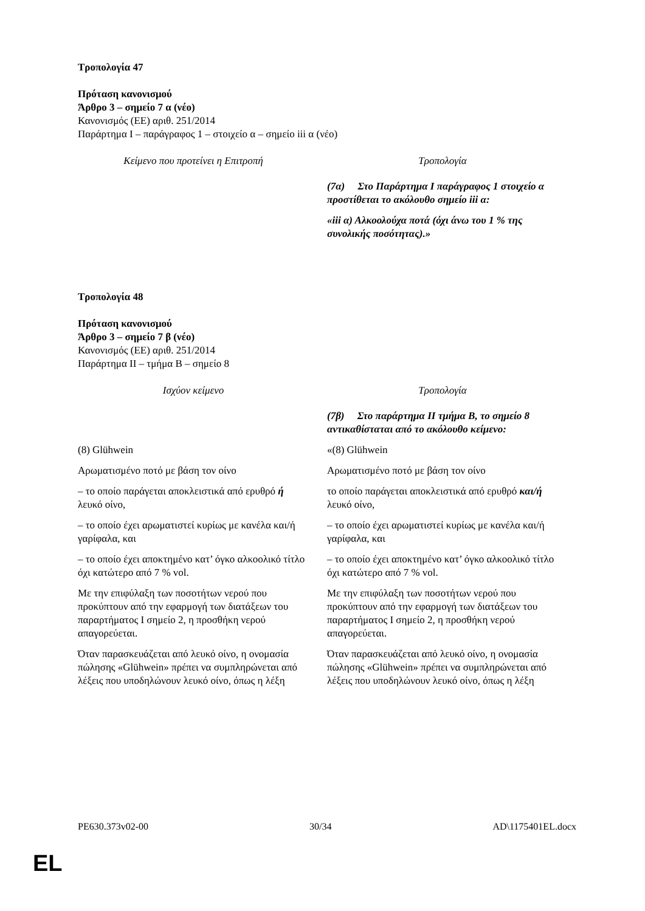Τροπολογία 47
Πρόταση κανονισμού
Άρθρο 3 – σημείο 7 α (νέο)
Κανονισμός (ΕΕ) αριθ. 251/2014
Παράρτημα I – παράγραφος 1 – στοιχείο α – σημείο iii α (νέο)
| Κείμενο που προτείνει η Επιτροπή | Τροπολογία |
| --- | --- |
| | (7α) Στο Παράρτημα I παράγραφος 1 στοιχείο α προστίθεται το ακόλουθο σημείο iii α: |
| | «iii α) Αλκοολούχα ποτά (όχι άνω του 1 % της συνολικής ποσότητας).» |
Τροπολογία 48
Πρόταση κανονισμού
Άρθρο 3 – σημείο 7 β (νέο)
Κανονισμός (ΕΕ) αριθ. 251/2014
Παράρτημα II – τμήμα Β – σημείο 8
| Ισχύον κείμενο | Τροπολογία |
| --- | --- |
| | (7β) Στο παράρτημα II τμήμα Β, το σημείο 8 αντικαθίσταται από το ακόλουθο κείμενο: |
| (8) Glühwein | «(8) Glühwein |
| Αρωματισμένο ποτό με βάση τον οίνο | Αρωματισμένο ποτό με βάση τον οίνο |
| – το οποίο παράγεται αποκλειστικά από ερυθρό ή λευκό οίνο, | το οποίο παράγεται αποκλειστικά από ερυθρό και/ή λευκό οίνο, |
| – το οποίο έχει αρωματιστεί κυρίως με κανέλα και/ή γαρίφαλα, και | – το οποίο έχει αρωματιστεί κυρίως με κανέλα και/ή γαρίφαλα, και |
| – το οποίο έχει αποκτημένο κατ’ όγκο αλκοολικό τίτλο όχι κατώτερο από 7 % vol. | – το οποίο έχει αποκτημένο κατ’ όγκο αλκοολικό τίτλο όχι κατώτερο από 7 % vol. |
| Με την επιφύλαξη των ποσοτήτων νερού που προκύπτουν από την εφαρμογή των διατάξεων του παραρτήματος I σημείο 2, η προσθήκη νερού απαγορεύεται. | Με την επιφύλαξη των ποσοτήτων νερού που προκύπτουν από την εφαρμογή των διατάξεων του παραρτήματος I σημείο 2, η προσθήκη νερού απαγορεύεται. |
| Όταν παρασκευάζεται από λευκό οίνο, η ονομασία πώλησης «Glühwein» πρέπει να συμπληρώνεται από λέξεις που υποδηλώνουν λευκό οίνο, όπως η λέξη | Όταν παρασκευάζεται από λευκό οίνο, η ονομασία πώλησης «Glühwein» πρέπει να συμπληρώνεται από λέξεις που υποδηλώνουν λευκό οίνο, όπως η λέξη |
PE630.373v02-00 30/34 AD\1175401EL.docx
EL